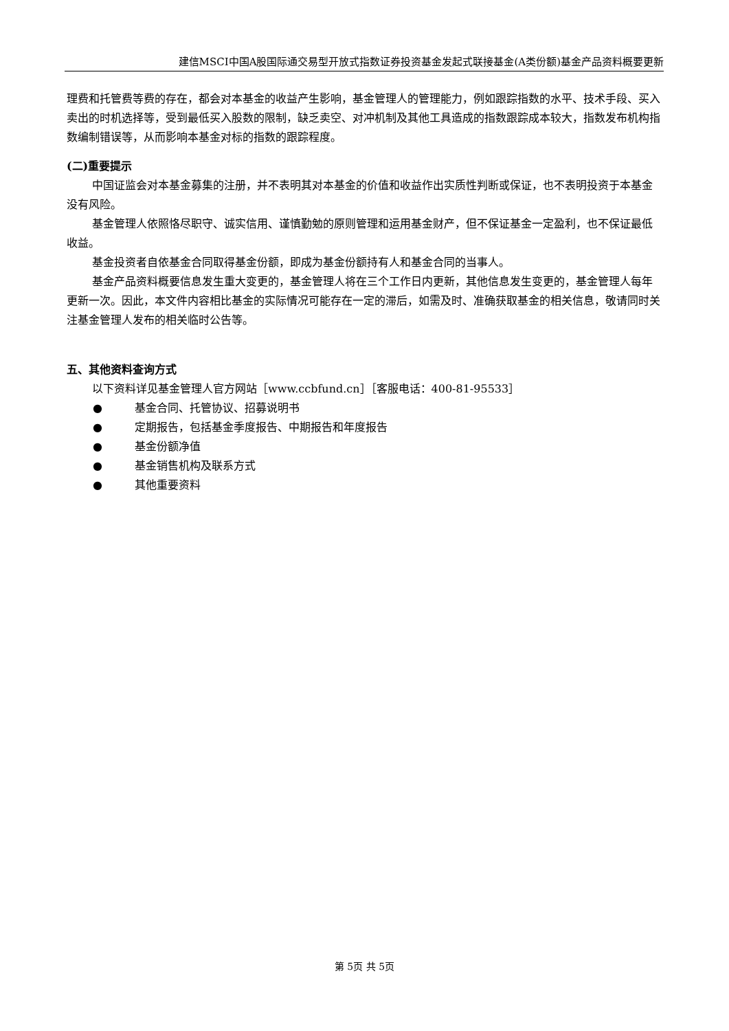建信MSCI中国A股国际通交易型开放式指数证券投资基金发起式联接基金(A类份额)基金产品资料概要更新
理费和托管费等费的存在，都会对本基金的收益产生影响，基金管理人的管理能力，例如跟踪指数的水平、技术手段、买入卖出的时机选择等，受到最低买入股数的限制，缺乏卖空、对冲机制及其他工具造成的指数跟踪成本较大，指数发布机构指数编制错误等，从而影响本基金对标的指数的跟踪程度。
(二)重要提示
中国证监会对本基金募集的注册，并不表明其对本基金的价值和收益作出实质性判断或保证，也不表明投资于本基金没有风险。
基金管理人依照恪尽职守、诚实信用、谨慎勤勉的原则管理和运用基金财产，但不保证基金一定盈利，也不保证最低收益。
基金投资者自依基金合同取得基金份额，即成为基金份额持有人和基金合同的当事人。
基金产品资料概要信息发生重大变更的，基金管理人将在三个工作日内更新，其他信息发生变更的，基金管理人每年更新一次。因此，本文件内容相比基金的实际情况可能存在一定的滞后，如需及时、准确获取基金的相关信息，敬请同时关注基金管理人发布的相关临时公告等。
五、其他资料查询方式
以下资料详见基金管理人官方网站［www.ccbfund.cn］［客服电话：400-81-95533］
● 基金合同、托管协议、招募说明书
● 定期报告，包括基金季度报告、中期报告和年度报告
● 基金份额净值
● 基金销售机构及联系方式
● 其他重要资料
第 5页 共 5页